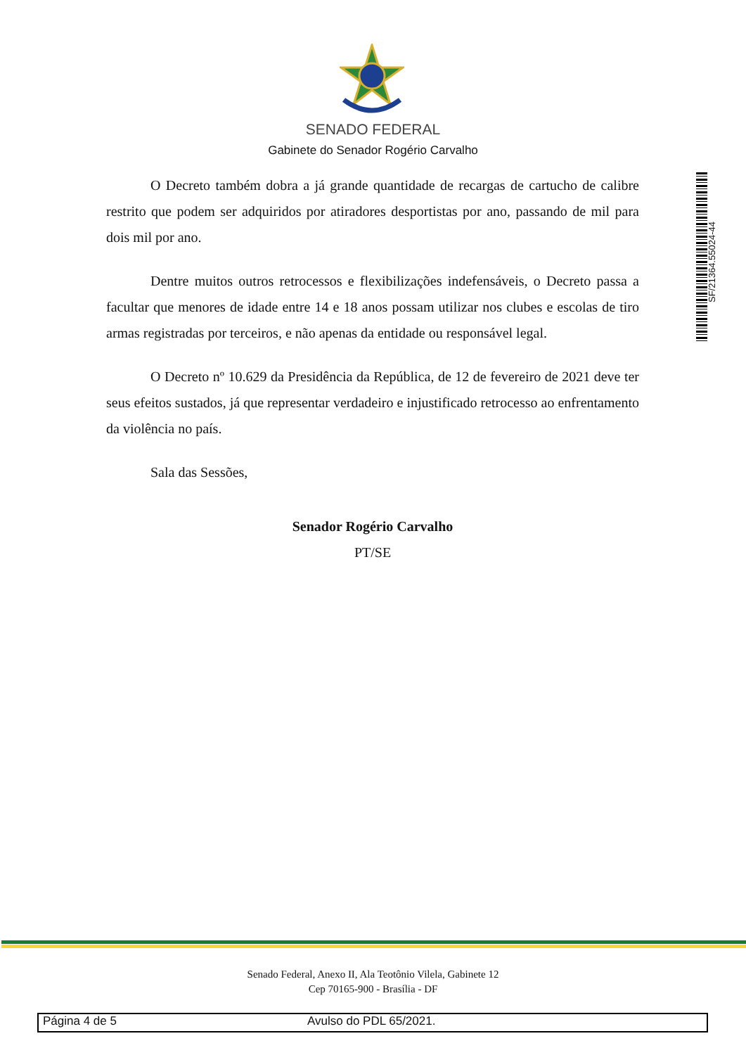SENADO FEDERAL
Gabinete do Senador Rogério Carvalho
O Decreto também dobra a já grande quantidade de recargas de cartucho de calibre restrito que podem ser adquiridos por atiradores desportistas por ano, passando de mil para dois mil por ano.
Dentre muitos outros retrocessos e flexibilizações indefensáveis, o Decreto passa a facultar que menores de idade entre 14 e 18 anos possam utilizar nos clubes e escolas de tiro armas registradas por terceiros, e não apenas da entidade ou responsável legal.
O Decreto nº 10.629 da Presidência da República, de 12 de fevereiro de 2021 deve ter seus efeitos sustados, já que representar verdadeiro e injustificado retrocesso ao enfrentamento da violência no país.
Sala das Sessões,
Senador Rogério Carvalho
PT/SE
SF/21364.55024-44
Senado Federal, Anexo II, Ala Teotônio Vilela, Gabinete 12
Cep 70165-900 - Brasília - DF
Página 4 de 5 Avulso do PDL 65/2021.